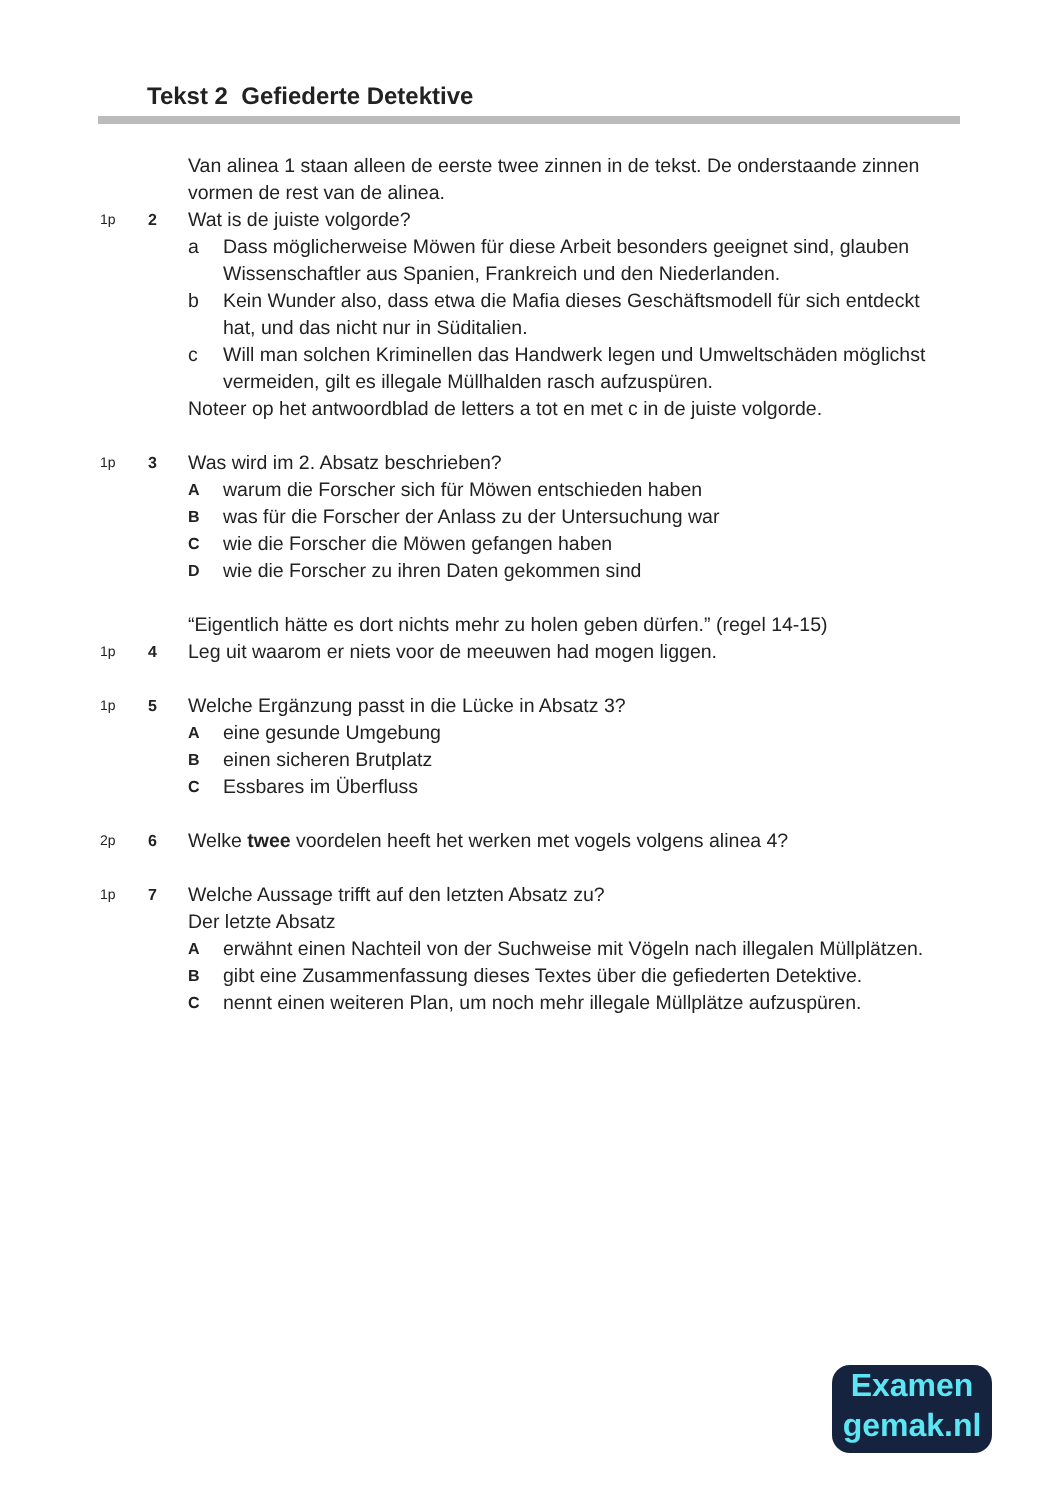Tekst 2 Gefiederte Detektive
Van alinea 1 staan alleen de eerste twee zinnen in de tekst. De onderstaande zinnen vormen de rest van de alinea.
1p 2
Wat is de juiste volgorde?
a Dass möglicherweise Möwen für diese Arbeit besonders geeignet sind, glauben Wissenschaftler aus Spanien, Frankreich und den Niederlanden.
b Kein Wunder also, dass etwa die Mafia dieses Geschäftsmodell für sich entdeckt hat, und das nicht nur in Süditalien.
c Will man solchen Kriminellen das Handwerk legen und Umweltschäden möglichst vermeiden, gilt es illegale Müllhalden rasch aufzuspüren.
Noteer op het antwoordblad de letters a tot en met c in de juiste volgorde.
1p 3
Was wird im 2. Absatz beschrieben?
Awarum die Forscher sich für Möwen entschieden haben
Bwas für die Forscher der Anlass zu der Untersuchung war
Cwie die Forscher die Möwen gefangen haben
Dwie die Forscher zu ihren Daten gekommen sind
“Eigentlich hätte es dort nichts mehr zu holen geben dürfen.” (regel 14-15)
1p 4
Leg uit waarom er niets voor de meeuwen had mogen liggen.
1p 5
Welche Ergänzung passt in die Lücke in Absatz 3?
Aeine gesunde Umgebung
Beinen sicheren Brutplatz
C Essbares im Überfluss
2p 6
Welke twee voordelen heeft het werken met vogels volgens alinea 4?
1p 7
Welche Aussage trifft auf den letzten Absatz zu?
Der letzte Absatz
Aerwähnt einen Nachteil von der Suchweise mit Vögeln nach illegalen Müllplätzen.
Bgibt eine Zusammenfassung dieses Textes über die gefiederten Detektive.
Cnennt einen weiteren Plan, um noch mehr illegale Müllplätze aufzuspüren.
Examen
gemak.nl